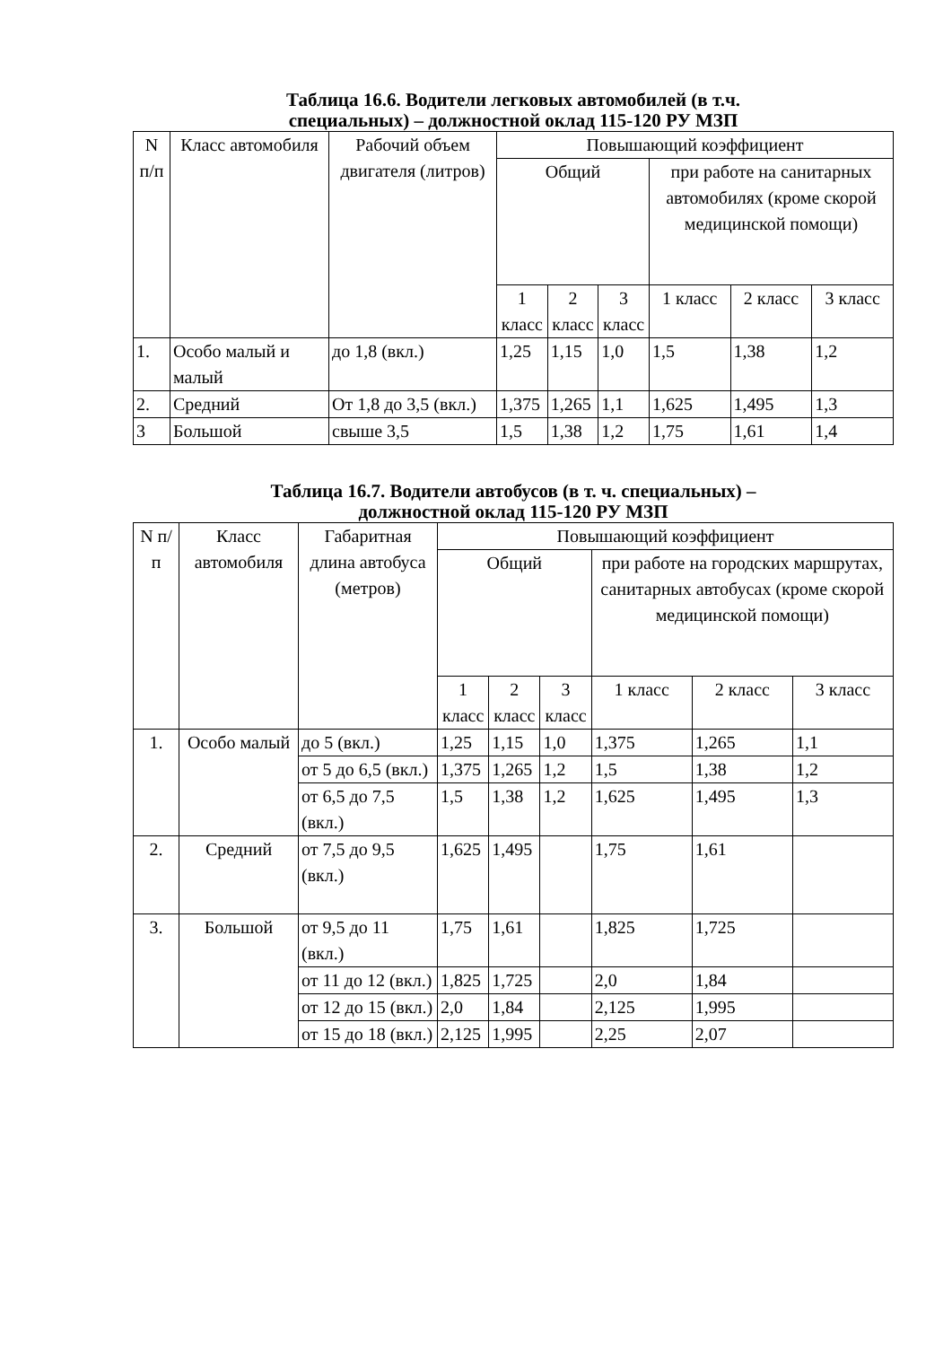Таблица 16.6. Водители легковых автомобилей (в т.ч.
специальных) – должностной оклад 115-120 РУ МЗП
| N п/п | Класс автомобиля | Рабочий объем двигателя (литров) | Повышающий коэффициент | | | | | |
| | | | Общий | | | при работе на санитарных автомобилях (кроме скорой медицинской помощи) | | |
| | | | 1 класс | 2 класс | 3 класс | 1 класс | 2 класс | 3 класс |
| 1. | Особо малый и малый | до 1,8 (вкл.) | 1,25 | 1,15 | 1,0 | 1,5 | 1,38 | 1,2 |
| 2. | Средний | От 1,8 до 3,5 (вкл.) | 1,375 | 1,265 | 1,1 | 1,625 | 1,495 | 1,3 |
| 3 | Большой | свыше 3,5 | 1,5 | 1,38 | 1,2 | 1,75 | 1,61 | 1,4 |
Таблица 16.7. Водители автобусов (в т. ч. специальных) –
должностной оклад 115-120 РУ МЗП
| N п/п | Класс автомобиля | Габаритная длина автобуса (метров) | Повышающий коэффициент | | | | | |
| | | | Общий | | | при работе на городских маршрутах, санитарных автобусах (кроме скорой медицинской помощи) | | |
| | | | 1 класс | 2 класс | 3 класс | 1 класс | 2 класс | 3 класс |
| 1. | Особо малый | до 5 (вкл.) | 1,25 | 1,15 | 1,0 | 1,375 | 1,265 | 1,1 |
| | | от 5 до 6,5 (вкл.) | 1,375 | 1,265 | 1,2 | 1,5 | 1,38 | 1,2 |
| | | от 6,5 до 7,5 (вкл.) | 1,5 | 1,38 | 1,2 | 1,625 | 1,495 | 1,3 |
| 2. | Средний | от 7,5 до 9,5 (вкл.) | 1,625 | 1,495 | | 1,75 | 1,61 | |
| 3. | Большой | от 9,5 до 11 (вкл.) | 1,75 | 1,61 | | 1,825 | 1,725 | |
| | | от 11 до 12 (вкл.) | 1,825 | 1,725 | | 2,0 | 1,84 | |
| | | от 12 до 15 (вкл.) | 2,0 | 1,84 | | 2,125 | 1,995 | |
| | | от 15 до 18 (вкл.) | 2,125 | 1,995 | | 2,25 | 2,07 | |